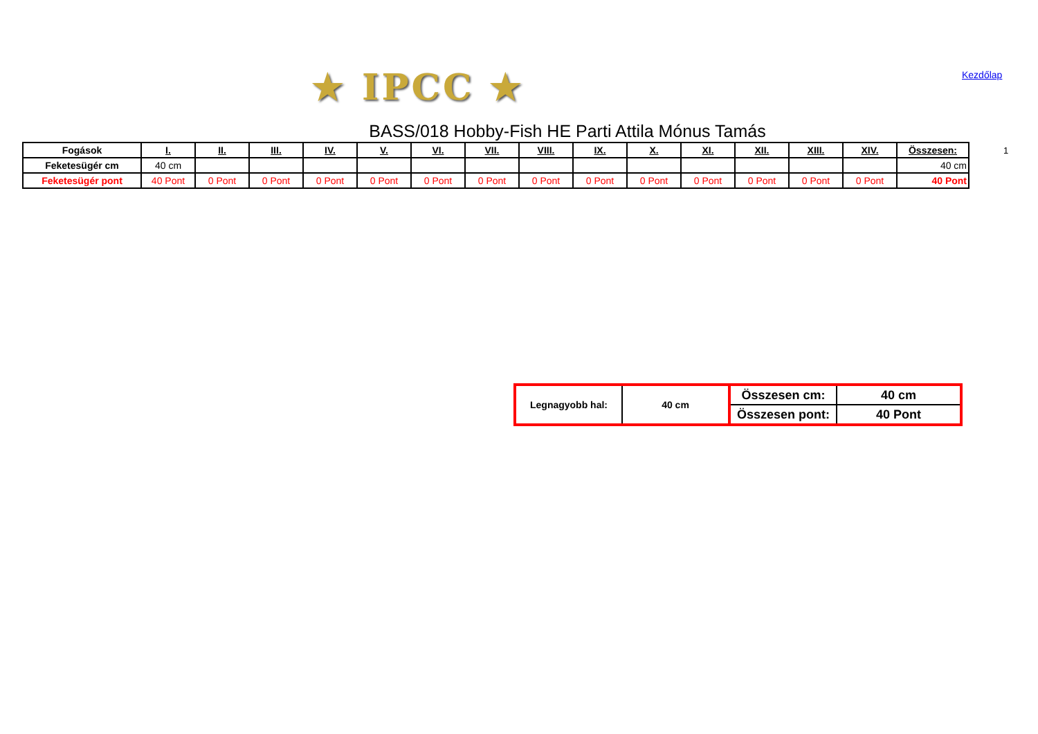★ IPCC ★ Kezdőlap
BASS/018 Hobby-Fish HE Parti Attila Mónus Tamás
1
| Fogások | I. | II. | III. | IV. | V. | VI. | VII. | VIII. | IX. | X. | XI. | XII. | XIII. | XIV. | Összesen: |
| --- | --- | --- | --- | --- | --- | --- | --- | --- | --- | --- | --- | --- | --- | --- | --- |
| Feketesügér cm | 40 cm | | | | | | | | | | | | | | 40 cm |
| Feketesügér pont | 40 Pont | 0 Pont | 0 Pont | 0 Pont | 0 Pont | 0 Pont | 0 Pont | 0 Pont | 0 Pont | 0 Pont | 0 Pont | 0 Pont | 0 Pont | 0 Pont | 40 Pont |
| Legnagyobb hal: | 40 cm | Összesen cm: | 40 cm |
| | | Összesen pont: | 40 Pont |